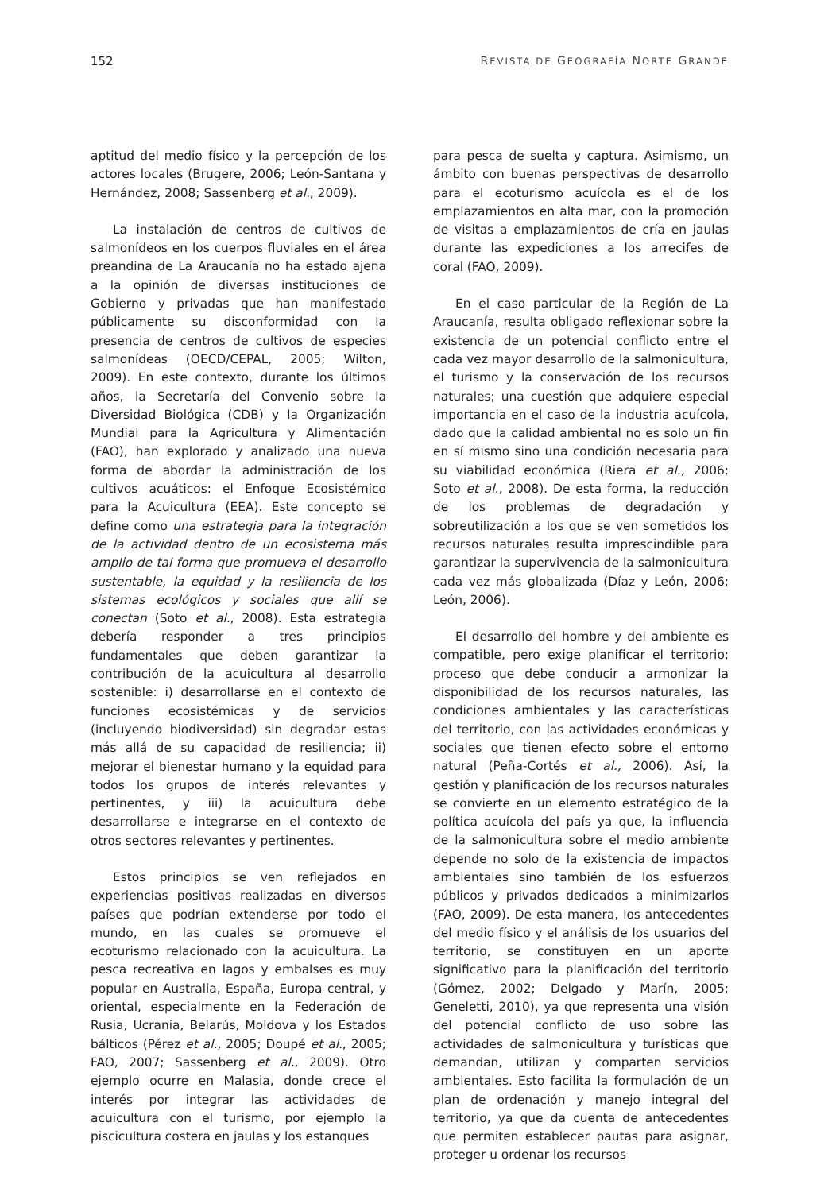152 REVISTA DE GEOGRAFÍA NORTE GRANDE
aptitud del medio físico y la percepción de los actores locales (Brugere, 2006; León-Santana y Hernández, 2008; Sassenberg et al., 2009).
La instalación de centros de cultivos de salmonídeos en los cuerpos fluviales en el área preandina de La Araucanía no ha estado ajena a la opinión de diversas instituciones de Gobierno y privadas que han manifestado públicamente su disconformidad con la presencia de centros de cultivos de especies salmonídeas (OECD/CEPAL, 2005; Wilton, 2009). En este contexto, durante los últimos años, la Secretaría del Convenio sobre la Diversidad Biológica (CDB) y la Organización Mundial para la Agricultura y Alimentación (FAO), han explorado y analizado una nueva forma de abordar la administración de los cultivos acuáticos: el Enfoque Ecosistémico para la Acuicultura (EEA). Este concepto se define como una estrategia para la integración de la actividad dentro de un ecosistema más amplio de tal forma que promueva el desarrollo sustentable, la equidad y la resiliencia de los sistemas ecológicos y sociales que allí se conectan (Soto et al., 2008). Esta estrategia debería responder a tres principios fundamentales que deben garantizar la contribución de la acuicultura al desarrollo sostenible: i) desarrollarse en el contexto de funciones ecosistémicas y de servicios (incluyendo biodiversidad) sin degradar estas más allá de su capacidad de resiliencia; ii) mejorar el bienestar humano y la equidad para todos los grupos de interés relevantes y pertinentes, y iii) la acuicultura debe desarrollarse e integrarse en el contexto de otros sectores relevantes y pertinentes.
Estos principios se ven reflejados en experiencias positivas realizadas en diversos países que podrían extenderse por todo el mundo, en las cuales se promueve el ecoturismo relacionado con la acuicultura. La pesca recreativa en lagos y embalses es muy popular en Australia, España, Europa central, y oriental, especialmente en la Federación de Rusia, Ucrania, Belarús, Moldova y los Estados bálticos (Pérez et al., 2005; Doupé et al., 2005; FAO, 2007; Sassenberg et al., 2009). Otro ejemplo ocurre en Malasia, donde crece el interés por integrar las actividades de acuicultura con el turismo, por ejemplo la piscicultura costera en jaulas y los estanques
para pesca de suelta y captura. Asimismo, un ámbito con buenas perspectivas de desarrollo para el ecoturismo acuícola es el de los emplazamientos en alta mar, con la promoción de visitas a emplazamientos de cría en jaulas durante las expediciones a los arrecifes de coral (FAO, 2009).
En el caso particular de la Región de La Araucanía, resulta obligado reflexionar sobre la existencia de un potencial conflicto entre el cada vez mayor desarrollo de la salmonicultura, el turismo y la conservación de los recursos naturales; una cuestión que adquiere especial importancia en el caso de la industria acuícola, dado que la calidad ambiental no es solo un fin en sí mismo sino una condición necesaria para su viabilidad económica (Riera et al., 2006; Soto et al., 2008). De esta forma, la reducción de los problemas de degradación y sobreutilización a los que se ven sometidos los recursos naturales resulta imprescindible para garantizar la supervivencia de la salmonicultura cada vez más globalizada (Díaz y León, 2006; León, 2006).
El desarrollo del hombre y del ambiente es compatible, pero exige planificar el territorio; proceso que debe conducir a armonizar la disponibilidad de los recursos naturales, las condiciones ambientales y las características del territorio, con las actividades económicas y sociales que tienen efecto sobre el entorno natural (Peña-Cortés et al., 2006). Así, la gestión y planificación de los recursos naturales se convierte en un elemento estratégico de la política acuícola del país ya que, la influencia de la salmonicultura sobre el medio ambiente depende no solo de la existencia de impactos ambientales sino también de los esfuerzos públicos y privados dedicados a minimizarlos (FAO, 2009). De esta manera, los antecedentes del medio físico y el análisis de los usuarios del territorio, se constituyen en un aporte significativo para la planificación del territorio (Gómez, 2002; Delgado y Marín, 2005; Geneletti, 2010), ya que representa una visión del potencial conflicto de uso sobre las actividades de salmonicultura y turísticas que demandan, utilizan y comparten servicios ambientales. Esto facilita la formulación de un plan de ordenación y manejo integral del territorio, ya que da cuenta de antecedentes que permiten establecer pautas para asignar, proteger u ordenar los recursos